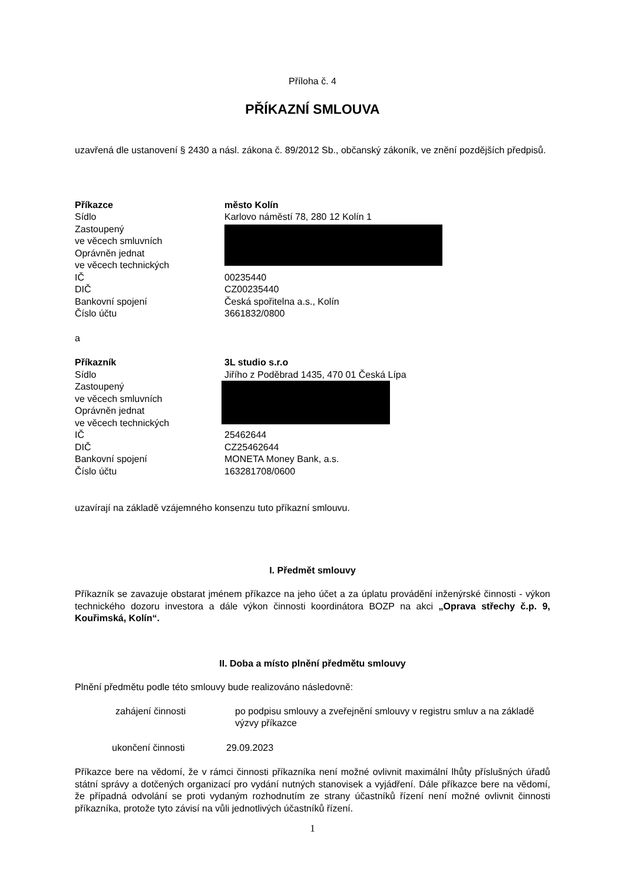Příloha č. 4
PŘÍKAZNÍ SMLOUVA
uzavřená dle ustanovení § 2430 a násl. zákona č. 89/2012 Sb., občanský zákoník, ve znění pozdějších předpisů.
| Příkazce | město Kolín |
| Sídlo | Karlovo náměstí 78, 280 12 Kolín 1 |
| Zastoupený ve věcech smluvních Oprávněn jednat ve věcech technických | |
| IČ | 00235440 |
| DIČ | CZ00235440 |
| Bankovní spojení | Česká spořitelna a.s., Kolín |
| Číslo účtu | 3661832/0800 |
a
| Příkazník | 3L studio s.r.o |
| Sídlo | Jiřího z Poděbrad 1435, 470 01 Česká Lípa |
| Zastoupený ve věcech smluvních Oprávněn jednat ve věcech technických | |
| IČ | 25462644 |
| DIČ | CZ25462644 |
| Bankovní spojení | MONETA Money Bank, a.s. |
| Číslo účtu | 163281708/0600 |
uzavírají na základě vzájemného konsenzu tuto příkazní smlouvu.
I. Předmět smlouvy
Příkazník se zavazuje obstarat jménem příkazce na jeho účet a za úplatu provádění inženýrské činnosti - výkon technického dozoru investora a dále výkon činnosti koordinátora BOZP na akci „Oprava střechy č.p. 9, Kouřimská, Kolín“.
II. Doba a místo plnění předmětu smlouvy
Plnění předmětu podle této smlouvy bude realizováno následovně:
| zahájení činnosti | po podpisu smlouvy a zveřejnění smlouvy v registru smluv a na základě výzvy příkazce |
| ukončení činnosti | 29.09.2023 |
Příkazce bere na vědomí, že v rámci činnosti příkazníka není možné ovlivnit maximální lhůty příslušných úřadů státní správy a dotčených organizací pro vydání nutných stanovisek a vyjádření. Dále příkazce bere na vědomí, že případná odvolání se proti vydaným rozhodnutím ze strany účastníků řízení není možné ovlivnit činnosti příkazníka, protože tyto závisí na vůli jednotlivých účastníků řízení.
1